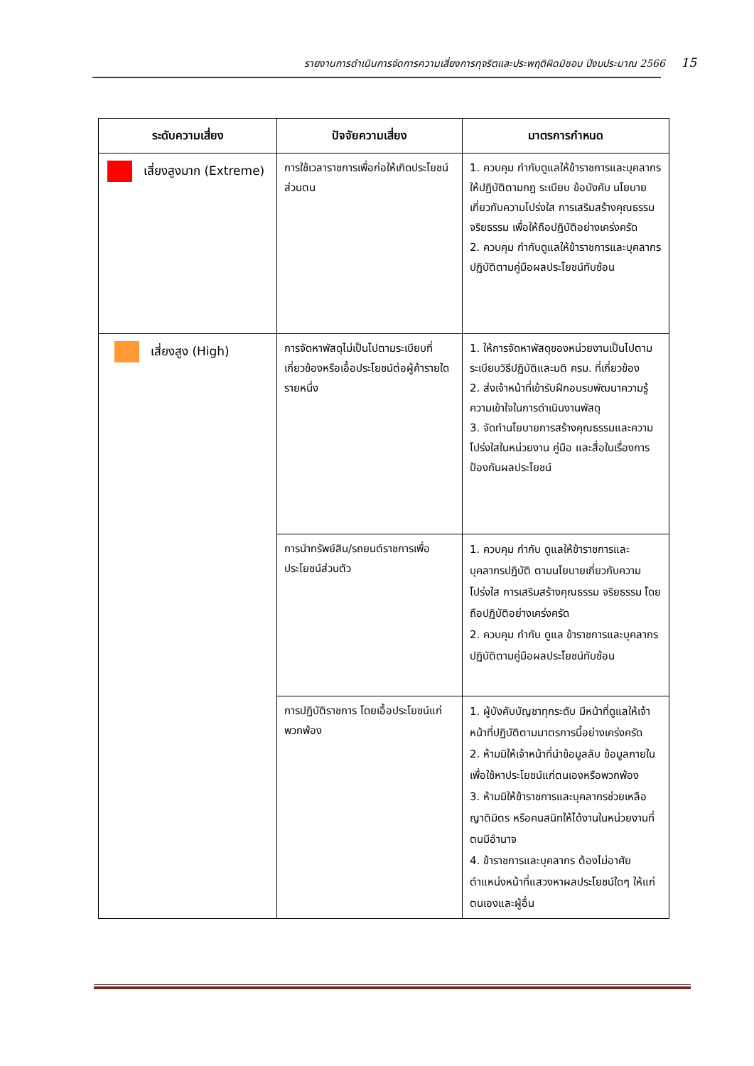รายงานการดำเนินการจัดการความเสี่ยงการทุจริตและประพฤติผิดมิชอบ ปีงบประมาณ 2566 15
| ระดับความเสี่ยง | ปัจจัยความเสี่ยง | มาตรการกำหนด |
| --- | --- | --- |
| เสี่ยงสูงมาก (Extreme) | การใช้เวลาราชการเพื่อก่อให้เกิดประโยชน์ส่วนตน | 1. ควบคุม กำกับดูแลให้ข้าราชการและบุคลากร ให้ปฏิบัติตามกฎ ระเบียบ ข้อบังคับ นโยบายเกี่ยวกับความโปร่งใส การเสริมสร้างคุณธรรม จริยธรรม เพื่อให้ถือปฏิบัติอย่างเคร่งครัด 2. ควบคุม กำกับดูแลให้ข้าราชการและบุคลากร ปฏิบัติตามคู่มือผลประโยชน์ทับซ้อน |
| เสี่ยงสูง (High) | การจัดหาพัสดุไม่เป็นไปตามระเบียบที่เกี่ยวข้องหรือเอื้อประโยชน์ต่อผู้ค้ารายใดรายหนึ่ง | 1. ให้การจัดหาพัสดุของหน่วยงานเป็นไปตามระเบียบวิธีปฏิบัติและมติ ครม. ที่เกี่ยวข้อง 2. ส่งเจ้าหน้าที่เข้ารับฝึกอบรบพัฒนาความรู้ ความเข้าใจในการดำเนินงานพัสดุ 3. จัดทำนโยบายการสร้างคุณธรรมและความโปร่งใสในหน่วยงาน คู่มือ และสื่อในเรื่องการป้องกันผลประโยชน์ |
| | การนำทรัพย์สิน/รถยนต์ราชการเพื่อประโยชน์ส่วนตัว | 1. ควบคุม กำกับ ดูแลให้ข้าราชการและบุคลากรปฏิบัติ ตามนโยบายเกี่ยวกับความโปร่งใส การเสริมสร้างคุณธรรม จริยธรรม โดยถือปฏิบัติอย่างเคร่งครัด 2. ควบคุม กำกับ ดูแล ข้าราชการและบุคลากร ปฏิบัติตามคู่มือผลประโยชน์ทับซ้อน |
| | การปฏิบัติราชการ โดยเอื้อประโยชน์แก่พวกพ้อง | 1. ผู้บังคับบัญชาทุกระดับ มีหน้าที่ดูแลให้เจ้าหน้าที่ปฏิบัติตามมาตรการนี้อย่างเคร่งครัด 2. ห้ามมิให้เจ้าหน้าที่นำข้อมูลลับ ข้อมูลภายใน เพื่อใช้หาประโยชน์แก่ตนเองหรือพวกพ้อง 3. ห้ามมิให้ข้าราชการและบุคลากรช่วยเหลือญาติมิตร หรือคนสนิทให้ได้งานในหน่วยงานที่ตนมีอำนาจ 4. ข้าราชการและบุคลากร ต้องไม่อาศัยตำแหน่งหน้าที่แสวงหาผลประโยชน์ใดๆ ให้แก่ตนเองและผู้อื่น |